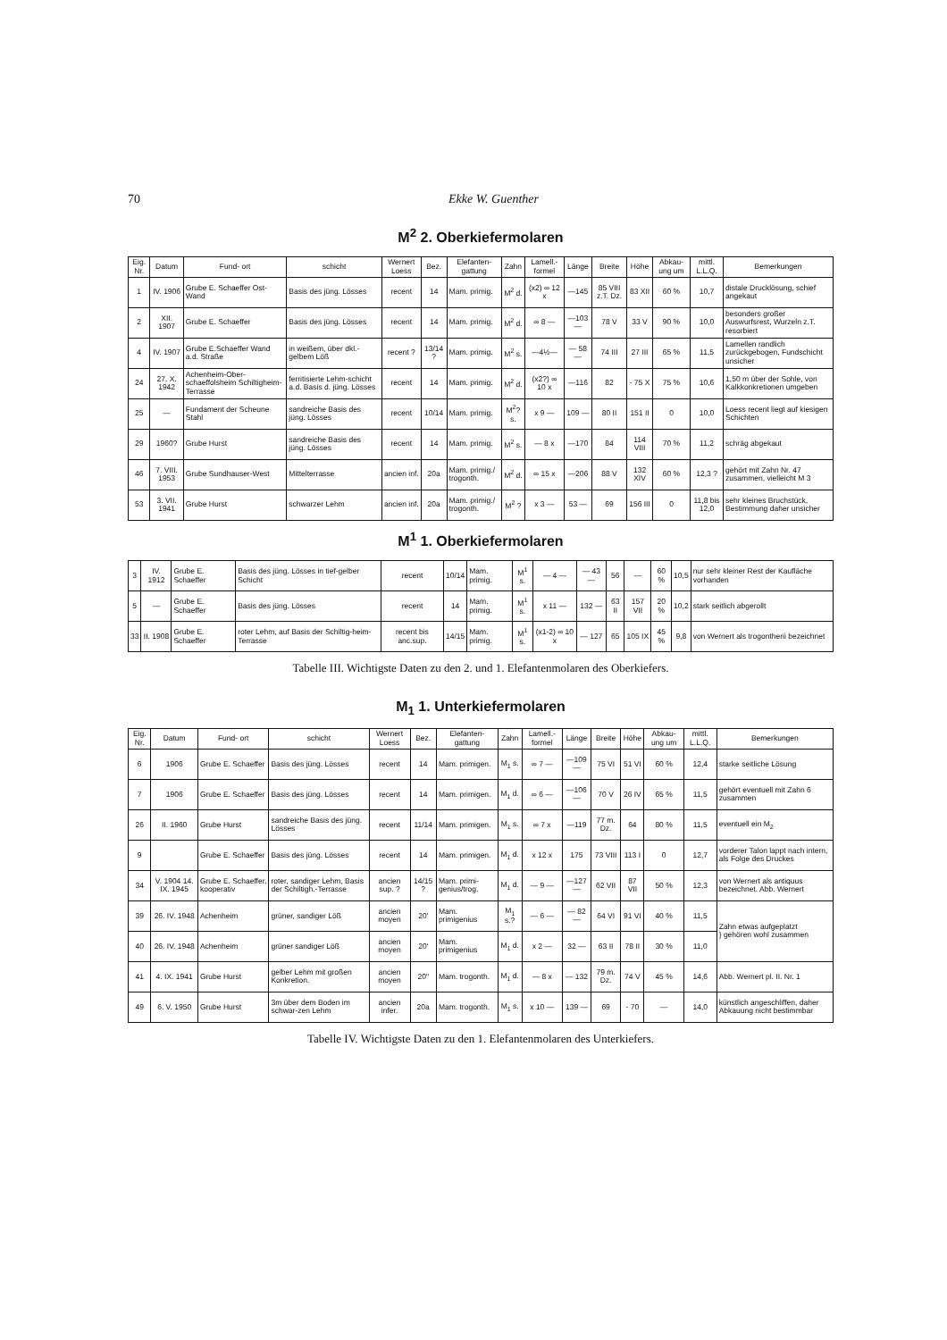70 Ekke W. Guenther
M<sup>2</sup> 2. Oberkiefermolaren
| Eig. Nr. | Datum | Fund- ort | schicht | Wernert Loess | Bez. | Elefanten-gattung | Zahn | Lamell.-formel | Länge | Breite | Höhe | Abkau-ung um | mittl. L.L.Q. | Bemerkungen |
| --- | --- | --- | --- | --- | --- | --- | --- | --- | --- | --- | --- | --- | --- | --- |
| 1 | IV. 1906 | Grube E. Schaeffer Ost-Wand | Basis des jüng. Lösses | recent | 14 | Mam. primig. | M<sup>2</sup> d. | (x2) ∞ 12 x | —145 | 85 VIII z.T. Dz. | 83 XII | 60 % | 10,7 | distale Drucklösung, schief angekaut |
| 2 | XII. 1907 | Grube E. Schaeffer | Basis des jüng. Lösses | recent | 14 | Mam. primig. | M<sup>2</sup> d. | ∞ 8 — | —103— | 78 V | 33 V | 90 % | 10,0 | besonders großer Auswurfsrest, Wurzeln z.T. resorbiert |
| 4 | IV. 1907 | Grube E.Schaeffer Wand a.d. Straße | in weißem, über dkl.-gelbem Löß | recent ? | 13/14 ? | Mam. primig. | M<sup>2</sup> s. | —4½— | — 58 — | 74 III | 27 III | 65 % | 11,5 | Lamellen randlich zurückgebogen, Fundschicht unsicher |
| 24 | 27. X. 1942 | Achenheim-Ober-schaeffolsheim Schiltigheim-Terrasse | ferritisierte Lehm-schicht a.d. Basis d. jüng. Lösses | recent | 14 | Mam. primig. | M<sup>2</sup> d. | (x2?) ∞ 10 x | —116 | 82 | - 75 X | 75 % | 10,6 | 1,50 m über der Sohle, von Kalkkonkretionen umgeben |
| 25 | — | Fundament der Scheune Stahl | sandreiche Basis des jüng. Lösses | recent | 10/14 | Mam. primig. | M<sup>2</sup>? s. | x 9 — | 109 — | 80 II | 151 II | 0 | 10,0 | Loess recent liegt auf kiesigen Schichten |
| 29 | 1960? | Grube Hurst | sandreiche Basis des jüng. Lösses | recent | 14 | Mam. primig. | M<sup>2</sup> s. | — 8 x | —170 | 84 | 114 VIII | 70 % | 11,2 | schräg abgekaut |
| 46 | 7. VIII. 1953 | Grube Sundhauser-West | Mittelterrasse | ancien inf. | 20a | Mam. primig./ trogonth. | M<sup>2</sup> d. | ∞ 15 x | —206 | 88 V | 132 XIV | 60 % | 12,3 ? | gehört mit Zahn Nr. 47 zusammen, vielleicht M 3 |
| 53 | 3. VII. 1941 | Grube Hurst | schwarzer Lehm | ancien inf. | 20a | Mam. primig./ trogonth. | M<sup>2</sup> ? | x 3 — | 53 — | 69 | 156 III | 0 | 11,8 bis 12,0 | sehr kleines Bruchstück, Bestimmung daher unsicher |
M<sup>1</sup> 1. Oberkiefermolaren
| 3 | IV. 1912 | Grube E. Schaeffer | Basis des jüng. Lösses in tief-gelber Schicht | recent | 10/14 | Mam. primig. | M<sup>1</sup> s. | — 4 — | — 43 — | 56 | — | 60 % | 10,5 | nur sehr kleiner Rest der Kaufläche vorhanden |
| 5 | — | Grube E. Schaeffer | Basis des jüng. Lösses | recent | 14 | Mam. primig. | M<sup>1</sup> s. | x 11 — | 132 — | 63 II | 157 VII | 20 % | 10,2 | stark seitlich abgerollt |
| 33 | II. 1908 | Grube E. Schaeffer | roter Lehm, auf Basis der Schiltig-heim-Terrasse | recent bis anc.sup. | 14/15 | Mam. primig. | M<sup>1</sup> s. | (x1-2) ∞ 10 x | — 127 | 65 | 105 IX | 45 % | 9,8 | von Wernert als trogontherii bezeichnet |
Tabelle III. Wichtigste Daten zu den 2. und 1. Elefantenmolaren des Oberkiefers.
M<sub>1</sub> 1. Unterkiefermolaren
| Eig. Nr. | Datum | Fund- ort | schicht | Wernert Loess | Bez. | Elefanten-gattung | Zahn | Lamell.-formel | Länge | Breite | Höhe | Abkau-ung um | mittl. L.L.Q. | Bemerkungen |
| --- | --- | --- | --- | --- | --- | --- | --- | --- | --- | --- | --- | --- | --- | --- |
| 6 | 1906 | Grube E. Schaeffer | Basis des jüng. Lösses | recent | 14 | Mam. primigen. | M<sub>1</sub> s. | ∞ 7 — | —109— | 75 VI | 51 VI | 60 % | 12,4 | starke seitliche Lösung |
| 7 | 1906 | Grube E. Schaeffer | Basis des jüng. Lösses | recent | 14 | Mam. primigen. | M<sub>1</sub> d. | ∞ 6 — | —106— | 70 V | 26 IV | 65 % | 11,5 | gehört eventuell mit Zahn 6 zusammen |
| 26 | II. 1960 | Grube Hurst | sandreiche Basis des jüng. Lösses | recent | 11/14 | Mam. primigen. | M<sub>1</sub> s. | ∞ 7 x | —119 | 77 m. Dz. | 64 | 80 % | 11,5 | eventuell ein M<sub>2</sub> |
| 9 | | Grube E. Schaeffer | Basis des jüng. Lösses | recent | 14 | Mam. primigen. | M<sub>1</sub> d. | x 12 x | 175 | 73 VIII | 113 I | 0 | 12,7 | vorderer Talon lappt nach intern, als Folge des Druckes |
| 34 | V. 1904 14. IX. 1945 | Grube E. Schaeffer, kooperativ | roter, sandiger Lehm, Basis der Schiltigh.-Terrasse | ancien sup. ? | 14/15 ? | Mam. primi-genius/trog. | M<sub>1</sub> d. | — 9 — | —127— | 62 VII | 87 VII | 50 % | 12,3 | von Wernert als antiquus bezeichnet. Abb. Wernert |
| 39 | 26. IV. 1948 | Achenheim | grüner, sandiger Löß | ancien moyen | 20' | Mam. primigenius | M<sub>1</sub> s.? | — 6 — | — 82 — | 64 VI | 91 VI | 40 % | 11,5 | Zahn etwas aufgeplatzt } gehören wohl zusammen |
| 40 | 26. IV. 1948 | Achenheim | grüner sandiger Löß | ancien moyen | 20' | Mam. primigenius | M<sub>1</sub> d. | x 2 — | 32 — | 63 II | 78 II | 30 % | 11,0 | |
| 41 | 4. IX. 1941 | Grube Hurst | gelber Lehm mit großen Konkretion. | ancien moyen | 20" | Mam. trogonth. | M<sub>1</sub> d. | — 8 x | — 132 | 79 m. Dz. | 74 V | 45 % | 14,6 | Abb. Wernert pl. II. Nr. 1 |
| 49 | 6. V. 1950 | Grube Hurst | 3m über dem Boden im schwar-zen Lehm | ancien infer. | 20a | Mam. trogonth. | M<sub>1</sub> s. | x 10 — | 139 — | 69 | - 70 | — | 14,0 | künstlich angeschliffen, daher Abkauung nicht bestimmbar |
Tabelle IV. Wichtigste Daten zu den 1. Elefantenmolaren des Unterkiefers.